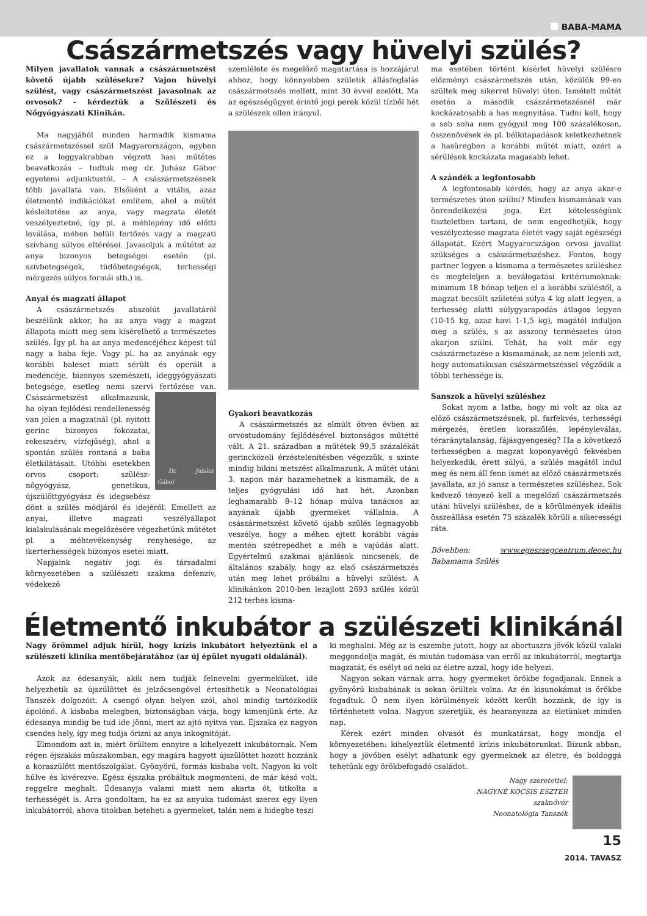BABA-MAMA
Császármetszés vagy hüvelyi szülés?
Milyen javallatok vannak a császármetszést követő újabb szülésekre? Vajon hüvelyi szülést, vagy császármetszést javasolnak az orvosok? – kérdeztük a Szülészeti és Nőgyógyászati Klinikán.
Ma nagyjából minden harmadik kismama császármetszéssel szül Magyarországon, egyben ez a leggyakrabban végzett hasi műtétes beavatkozás – tudtuk meg dr. Juhász Gábor egyetemi adjunktustól. – A császármetszésnek több javallata van. Elsőként a vitális, azaz életmentő indikációkat említem, ahol a műtét késleltetése az anya, vagy magzata életét veszélyeztetné, így pl. a méhlepény idő előtti leválása, méhen belüli fertőzés vagy a magzati szívhang súlyos eltérései. Javasoljuk a műtétet az anya bizonyos betegségei esetén (pl. szívbetegségek, tüdőbetegségek, terhességi mérgezés súlyos formái stb.) is.
Anyai és magzati állapot
A császármetszés abszolút javallatáról beszélünk akkor, ha az anya vagy a magzat állapota miatt meg sem kísérelhető a természetes szülés. Így pl. ha az anya medencéjéhez képest túl nagy a baba feje. Vagy pl. ha az anyának egy korábbi baleset miatt sérült és operált a medencéje, bizonyos szemészeti, ideggyógyászati betegsége, esetleg nemi szervi fertőzése van. Császármetszést alkalmazunk,
Dr. Juhász Gábor
ha olyan fejlődési rendellenesség van jelen a magzatnál (pl. nyitott gerinc bizonyos fokozatai, rekeszsérv, vízfejűség), ahol a spontán szülés rontaná a baba életkilátásait. Utóbbi esetekben orvos csoport: szülész-nőgyógyász, genetikus, újszülöttgyógyász és idegsebész dönt a szülés módjáról és idejéről. Emellett az anyai, illetve magzati veszélyállapot kialakulásának megelőzésére végezhetünk műtétet pl. a méhtevékenység renyhesége, az ikerterhességek bizonyos esetei miatt.
Napjaink negatív jogi és társadalmi környezetében a szülészeti szakma defenzív, védekező
szemlélete és megelőző magatartása is hozzájárul ahhoz, hogy könnyebben születik állásfoglalás császármetszés mellett, mint 30 évvel ezelőtt. Ma az egészségügyet érintő jogi perek közül tízből hét a szülészek ellen irányul.
Gyakori beavatkozás
A császármetszés az elmúlt ötven évben az orvostudomány fejlődésével biztonságos műtétté vált. A 21. században a műtétek 99,5 százalékát gerinc­közeli érzéstelenítésben végezzük, s szinte mindig bikini metszést alkalmazunk. A műtét utáni 3. napon már hazamehetnek a kismamák, de a teljes gyógyulási idő hat hét. Azonban leghamarabb 8–12 hónap múlva tanácsos az anyának újabb gyermeket vállalnia. A császármetszést követő újabb szülés legnagyobb veszélye, hogy a méhen ejtett korábbi vágás mentén szétrepedhet a méh a vajúdás alatt. Egyértelmű szakmai ajánlások nincsenek, de általános szabály, hogy az első császármetszés után meg lehet próbálni a hüvelyi szülést. A klinikánkon 2010-ben lezajlott 2693 szülés közül 212 terhes kisma-
ma esetében történt kísérlet hüvelyi szülésre előzményi császármetszés után, közülük 99-en szültek meg sikerrel hüvelyi úton. Ismételt műtét esetén a második császármetszésnél már kockázatosabb a has megnyitása. Tudni kell, hogy a seb soha nem gyógyul meg 100 százalékosan, összenövések és pl. bélkitapadások keletkezhetnek a hasüregben a korábbi műtét miatt, ezért a sérülések kockázata magasabb lehet.
A szándék a legfontosabb
A legfontosabb kérdés, hogy az anya akar-e természetes úton szülni? Minden kismamának van önrendelkezési joga. Ezt kötelességünk tiszteletben tartani, de nem engedhetjük, hogy veszélyeztesse magzata életét vagy saját egészségi állapotát. Ezért Magyarországon orvosi javallat szükséges a császármetszéshez. Fontos, hogy partner legyen a kismama a természetes szüléshez és megfeleljen a beválogatási kritériumoknak: minimum 18 hónap teljen el a korábbi szüléstől, a magzat becsült születési súlya 4 kg alatt legyen, a terhesség alatti súlygyarapodás átlagos legyen (10-15 kg, azaz havi 1-1,5 kg), magától induljon meg a szülés, s az asszony természetes úton akarjon szülni. Tehát, ha volt már egy császármetszése a kismamának, az nem jelenti azt, hogy automatikusan császármetszéssel végződik a többi terhessége is.
Sanszok a hüvelyi szüléshez
Sokat nyom a latba, hogy mi volt az oka az előző császármetszésnek, pl. farfekvés, terhességi mérgezés, éretlen koraszülés, lepényleválás, téraránytalanság, fájásgyengeség? Ha a következő terhességben a magzat koponyavégű fekvésben helyezkedik, érett súlyú, a szülés magától indul meg és nem áll fenn ismét az előző császármetszés javallata, az jó sansz a természetes szüléshez. Sok kedvező tényező kell a megelőző császármetszés utáni hüvelyi szüléshez, de a körülmények ideális összeállása esetén 75 százalék körüli a sikerességi ráta.
Bővebben: www.egeszsegcentrum.deoec.hu Babamama Szülés
Életmentő inkubátor a szülészeti klinikánál
Nagy örömmel adjuk hírül, hogy krízis inkubátort helyeztünk el a szülészeti klinika mentőbejáratához (az új épület nyugati oldalánál).
Azok az édesanyák, akik nem tudják felnevelni gyermeküket, ide helyezhetik az újszülöttet és jelzőcsengővel értesíthetik a Neonatológiai Tanszék dolgozóit. A csengő olyan helyen szól, ahol mindig tartózkodik ápolónő. A kisbaba melegben, biztonságban várja, hogy kimenjünk érte. Az édesanya mindig be tud ide jönni, mert az ajtó nyitva van. Éjszaka ez nagyon csendes hely, így meg tudja őrizni az anya inkognitóját.
Elmondom azt is, miért örültem ennyire a kihelyezett inkubátornak. Nem régen éjszakás műszakomban, egy magára hagyott újszülöttet hozott hozzánk a koraszülött mentőszolgálat. Gyönyörű, formás kisbaba volt. Nagyon ki volt hűlve és kivérezve. Egész éjszaka próbáltuk megmenteni, de már késő volt, reggelre meghalt. Édesanyja valami miatt nem akarta őt, titkolta a terhességét is. Arra gondoltam, ha ez az anyuka tudomást szerez egy ilyen inkubátorról, ahova titokban beteheti a gyermeket, talán nem a hidegbe teszi
ki meghalni. Még az is eszembe jutott, hogy az abortuszra jövők közül valaki meggondolja magát, és miután tudomása van erről az inkubátorról, megtartja magzatát, és esélyt ad neki az életre azzal, hogy ide helyezi.
Nagyon sokan várnak arra, hogy gyermeket örökbe fogadjanak. Ennek a gyönyörű kisbabának is sokan örültek volna. Az én kisunokámat is örökbe fogadtuk. Ő nem ilyen körülmények között került hozzánk, de így is történhetett volna. Nagyon szeretjük, és bearanyozza az életünket minden nap.
Kérek ezért minden olvasót és munkatársat, hogy mondja el környezetében: kihelyeztük életmentő krízis inkubátorunkat. Bízunk abban, hogy a jövőben esélyt adhatunk egy gyermeknek az életre, és boldoggá tehetünk egy örökbefogadó családot.
Nagy szeretettel:
NAGYNÉ KOCSIS ESZTER
szaknővér
Neonatológia Tanszék
15
2014. TAVASZ